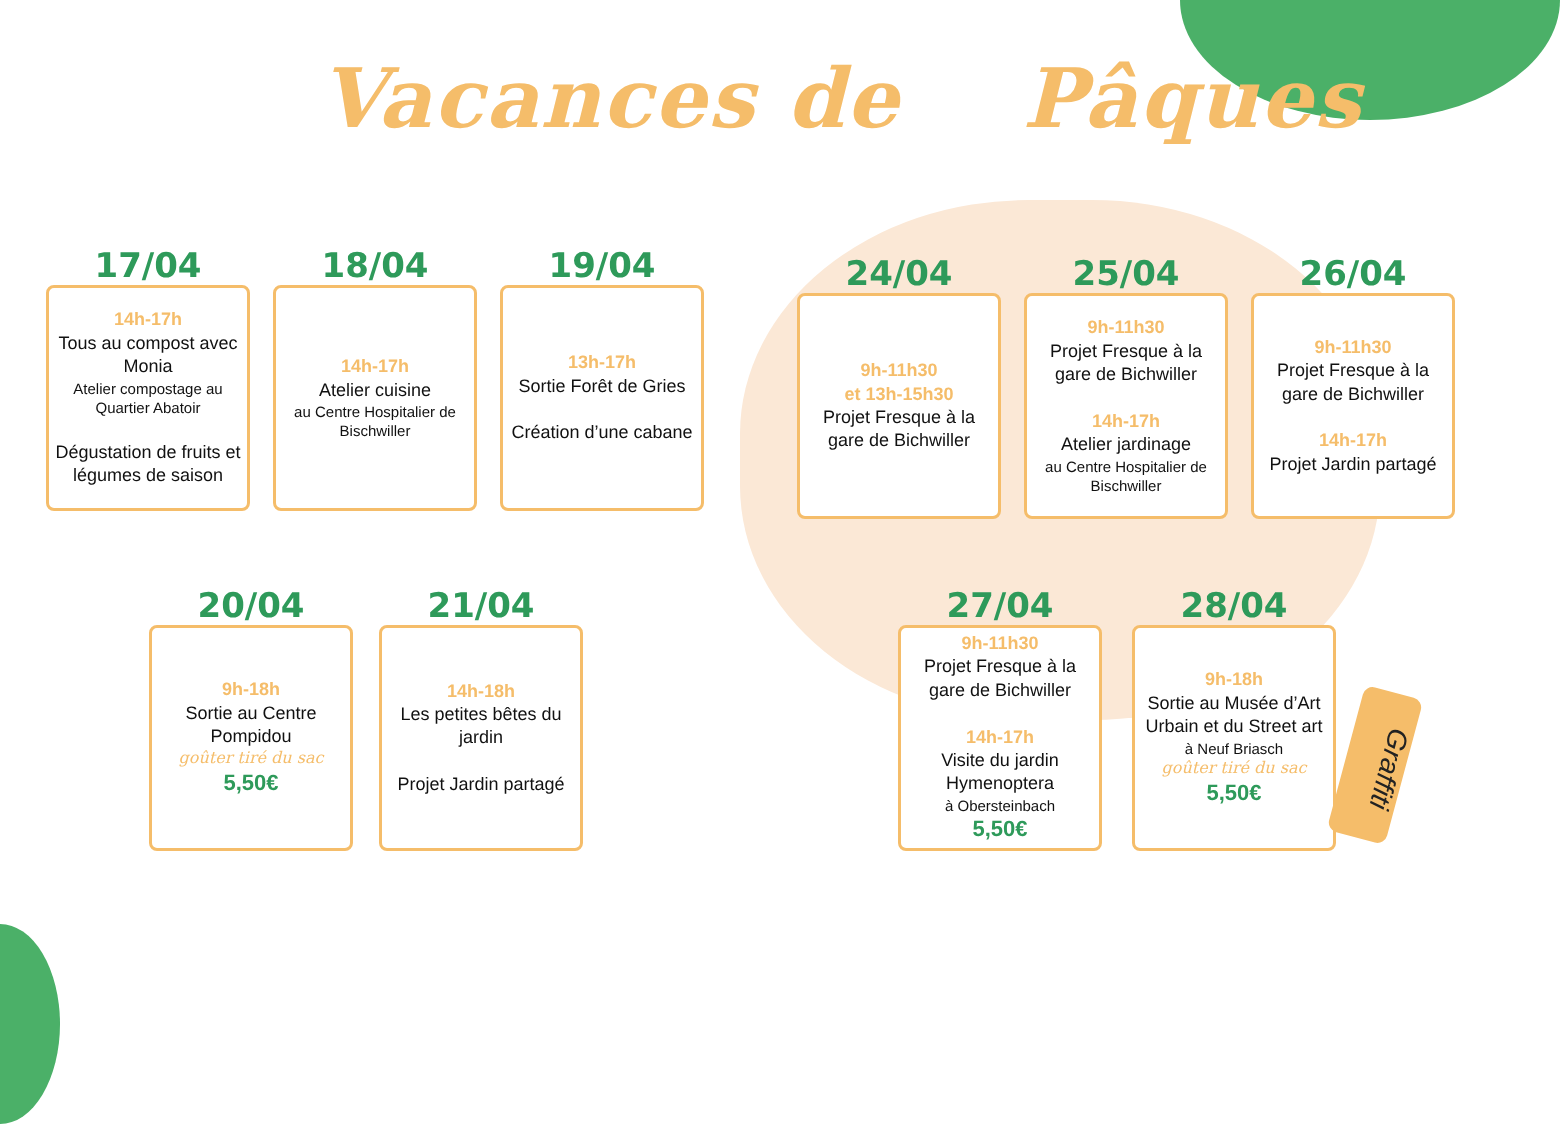Vacances de Pâques
17/04
14h-17h
Tous au compost avec Monia
Atelier compostage au Quartier Abatoir
Dégustation de fruits et légumes de saison
18/04
14h-17h
Atelier cuisine
au Centre Hospitalier de Bischwiller
19/04
13h-17h
Sortie Forêt de Gries
Création d’une cabane
24/04
9h-11h30
et 13h-15h30
Projet Fresque à la gare de Bichwiller
25/04
9h-11h30
Projet Fresque à la gare de Bichwiller
14h-17h
Atelier jardinage
au Centre Hospitalier de Bischwiller
26/04
9h-11h30
Projet Fresque à la gare de Bichwiller
14h-17h
Projet Jardin partagé
20/04
9h-18h
Sortie au Centre Pompidou
goûter tiré du sac
5,50€
21/04
14h-18h
Les petites bêtes du jardin
Projet Jardin partagé
27/04
9h-11h30
Projet Fresque à la gare de Bichwiller
14h-17h
Visite du jardin Hymenoptera
à Obersteinbach
5,50€
28/04
9h-18h
Sortie au Musée d’Art Urbain et du Street art
à Neuf Briasch
goûter tiré du sac
5,50€
Graffiti